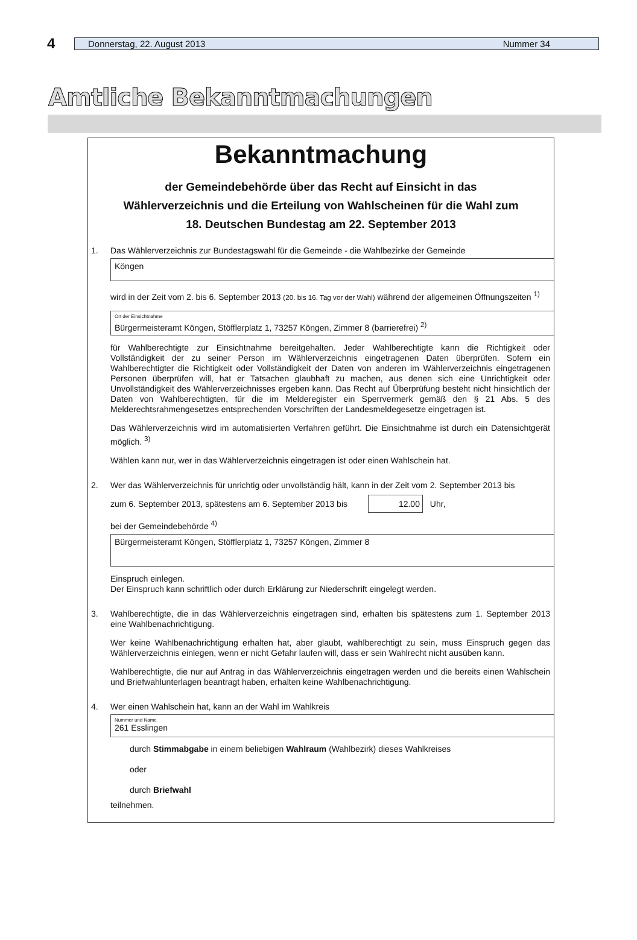4
Donnerstag, 22. August 2013 Nummer 34
Amtliche Bekanntmachungen
Bekanntmachung
der Gemeindebehörde über das Recht auf Einsicht in das
Wählerverzeichnis und die Erteilung von Wahlscheinen für die Wahl zum
18. Deutschen Bundestag am 22. September 2013
1. Das Wählerverzeichnis zur Bundestagswahl für die Gemeinde - die Wahlbezirke der Gemeinde
Köngen
wird in der Zeit vom 2. bis 6. September 2013 (20. bis 16. Tag vor der Wahl) während der allgemeinen Öffnungszeiten <sup>1)</sup>
Ort der Einsichtnahme
Bürgermeisteramt Köngen, Stöfflerplatz 1, 73257 Köngen, Zimmer 8 (barrierefrei) <sup>2)</sup>
für Wahlberechtigte zur Einsichtnahme bereitgehalten. Jeder Wahlberechtigte kann die Richtigkeit oder Vollständigkeit der zu seiner Person im Wählerverzeichnis eingetragenen Daten überprüfen. Sofern ein Wahlberechtigter die Richtigkeit oder Vollständigkeit der Daten von anderen im Wählerverzeichnis eingetragenen Personen überprüfen will, hat er Tatsachen glaubhaft zu machen, aus denen sich eine Unrichtigkeit oder Unvollständigkeit des Wählerverzeichnisses ergeben kann. Das Recht auf Überprüfung besteht nicht hinsichtlich der Daten von Wahlberechtigten, für die im Melderegister ein Sperrvermerk gemäß den § 21 Abs. 5 des Melderechtsrahmengesetzes entsprechenden Vorschriften der Landesmeldegesetze eingetragen ist.
Das Wählerverzeichnis wird im automatisierten Verfahren geführt. Die Einsichtnahme ist durch ein Datensichtgerät möglich. <sup>3)</sup>
Wählen kann nur, wer in das Wählerverzeichnis eingetragen ist oder einen Wahlschein hat.
2. Wer das Wählerverzeichnis für unrichtig oder unvollständig hält, kann in der Zeit vom 2. September 2013 bis
zum 6. September 2013, spätestens am 6. September 2013 bis 12.00 Uhr,
bei der Gemeindebehörde <sup>4)</sup>
Bürgermeisteramt Köngen, Stöfflerplatz 1, 73257 Köngen, Zimmer 8
Einspruch einlegen.
Der Einspruch kann schriftlich oder durch Erklärung zur Niederschrift eingelegt werden.
3. Wahlberechtigte, die in das Wählerverzeichnis eingetragen sind, erhalten bis spätestens zum 1. September 2013 eine Wahlbenachrichtigung.
Wer keine Wahlbenachrichtigung erhalten hat, aber glaubt, wahlberechtigt zu sein, muss Einspruch gegen das Wählerverzeichnis einlegen, wenn er nicht Gefahr laufen will, dass er sein Wahlrecht nicht ausüben kann.
Wahlberechtigte, die nur auf Antrag in das Wählerverzeichnis eingetragen werden und die bereits einen Wahlschein und Briefwahlunterlagen beantragt haben, erhalten keine Wahlbenachrichtigung.
4. Wer einen Wahlschein hat, kann an der Wahl im Wahlkreis
Nummer und Name
261 Esslingen
durch Stimmabgabe in einem beliebigen Wahlraum (Wahlbezirk) dieses Wahlkreises
oder
durch Briefwahl
teilnehmen.